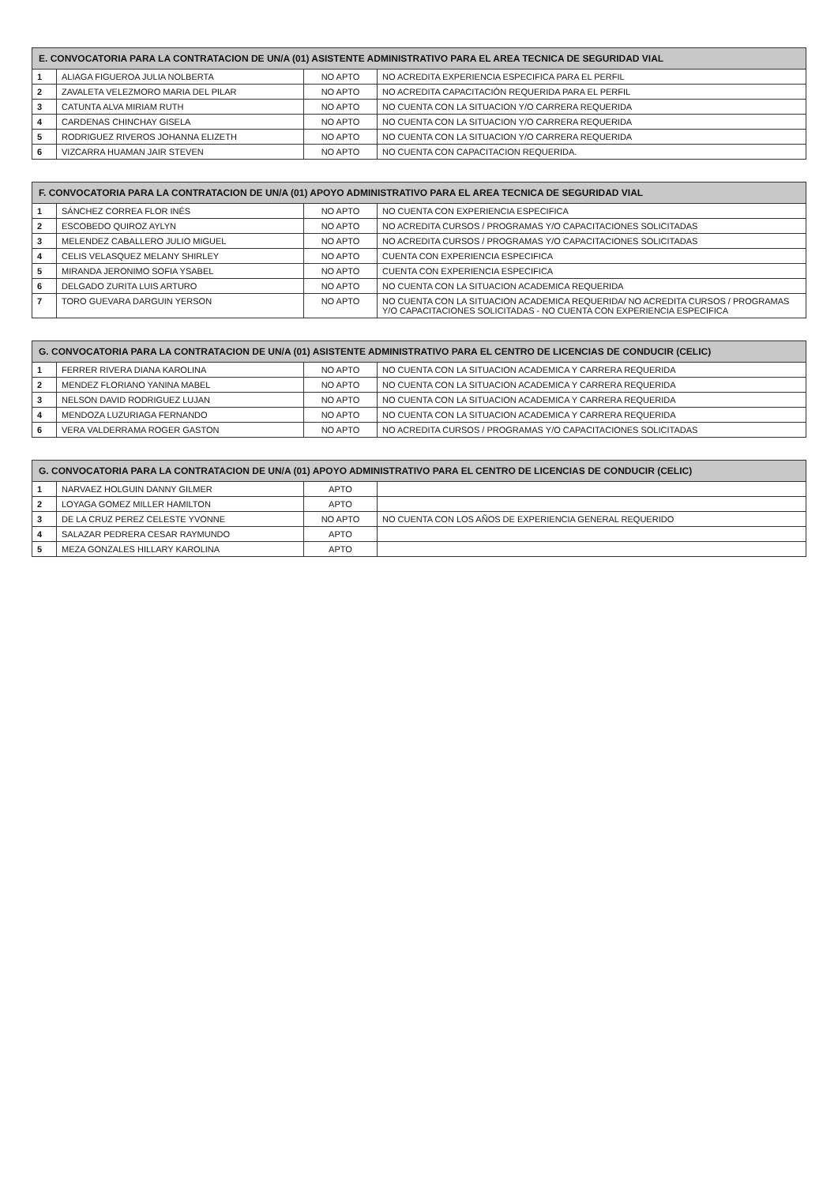| E. CONVOCATORIA PARA LA CONTRATACION DE UN/A (01) ASISTENTE ADMINISTRATIVO PARA EL AREA TECNICA DE SEGURIDAD VIAL | | | |
| --- | --- | --- | --- |
| 1 | ALIAGA FIGUEROA JULIA NOLBERTA | NO APTO | NO ACREDITA EXPERIENCIA ESPECIFICA PARA EL PERFIL |
| 2 | ZAVALETA VELEZMORO MARIA DEL PILAR | NO APTO | NO ACREDITA CAPACITACIÓN REQUERIDA PARA EL PERFIL |
| 3 | CATUNTA ALVA MIRIAM RUTH | NO APTO | NO CUENTA CON LA SITUACION Y/O CARRERA REQUERIDA |
| 4 | CARDENAS CHINCHAY GISELA | NO APTO | NO CUENTA CON LA SITUACION Y/O CARRERA REQUERIDA |
| 5 | RODRIGUEZ RIVEROS JOHANNA ELIZETH | NO APTO | NO CUENTA CON LA SITUACION Y/O CARRERA REQUERIDA |
| 6 | VIZCARRA HUAMAN JAIR STEVEN | NO APTO | NO CUENTA CON CAPACITACION REQUERIDA. |
| F. CONVOCATORIA PARA LA CONTRATACION DE UN/A (01) APOYO ADMINISTRATIVO PARA EL AREA TECNICA DE SEGURIDAD VIAL | | | |
| --- | --- | --- | --- |
| 1 | SÁNCHEZ CORREA FLOR INÉS | NO APTO | NO CUENTA CON EXPERIENCIA ESPECIFICA |
| 2 | ESCOBEDO QUIROZ AYLYN | NO APTO | NO ACREDITA CURSOS / PROGRAMAS Y/O CAPACITACIONES SOLICITADAS |
| 3 | MELENDEZ CABALLERO JULIO MIGUEL | NO APTO | NO ACREDITA CURSOS / PROGRAMAS Y/O CAPACITACIONES SOLICITADAS |
| 4 | CELIS VELASQUEZ MELANY SHIRLEY | NO APTO | CUENTA CON EXPERIENCIA ESPECIFICA |
| 5 | MIRANDA JERONIMO SOFIA YSABEL | NO APTO | CUENTA CON EXPERIENCIA ESPECIFICA |
| 6 | DELGADO ZURITA LUIS ARTURO | NO APTO | NO CUENTA CON LA SITUACION ACADEMICA REQUERIDA |
| 7 | TORO GUEVARA DARGUIN YERSON | NO APTO | NO CUENTA CON LA SITUACION ACADEMICA REQUERIDA/ NO ACREDITA CURSOS / PROGRAMAS Y/O CAPACITACIONES SOLICITADAS - NO CUENTA CON EXPERIENCIA ESPECIFICA |
| G. CONVOCATORIA PARA LA CONTRATACION DE UN/A (01) ASISTENTE ADMINISTRATIVO PARA EL CENTRO DE LICENCIAS DE CONDUCIR (CELIC) | | | |
| --- | --- | --- | --- |
| 1 | FERRER RIVERA DIANA KAROLINA | NO APTO | NO CUENTA CON LA SITUACION ACADEMICA Y CARRERA REQUERIDA |
| 2 | MENDEZ FLORIANO YANINA MABEL | NO APTO | NO CUENTA CON LA SITUACION ACADEMICA Y CARRERA REQUERIDA |
| 3 | NELSON DAVID RODRIGUEZ LUJAN | NO APTO | NO CUENTA CON LA SITUACION ACADEMICA Y CARRERA REQUERIDA |
| 4 | MENDOZA LUZURIAGA FERNANDO | NO APTO | NO CUENTA CON LA SITUACION ACADEMICA Y CARRERA REQUERIDA |
| 6 | VERA VALDERRAMA ROGER GASTON | NO APTO | NO ACREDITA CURSOS / PROGRAMAS Y/O CAPACITACIONES SOLICITADAS |
| G. CONVOCATORIA PARA LA CONTRATACION DE UN/A (01) APOYO ADMINISTRATIVO PARA EL CENTRO DE LICENCIAS DE CONDUCIR (CELIC) | | | |
| --- | --- | --- | --- |
| 1 | NARVAEZ HOLGUIN DANNY GILMER | APTO | |
| 2 | LOYAGA GOMEZ MILLER HAMILTON | APTO | |
| 3 | DE LA CRUZ PEREZ CELESTE YVONNE | NO APTO | NO CUENTA CON LOS AÑOS DE EXPERIENCIA GENERAL REQUERIDO |
| 4 | SALAZAR PEDRERA CESAR RAYMUNDO | APTO | |
| 5 | MEZA GONZALES HILLARY KAROLINA | APTO | |